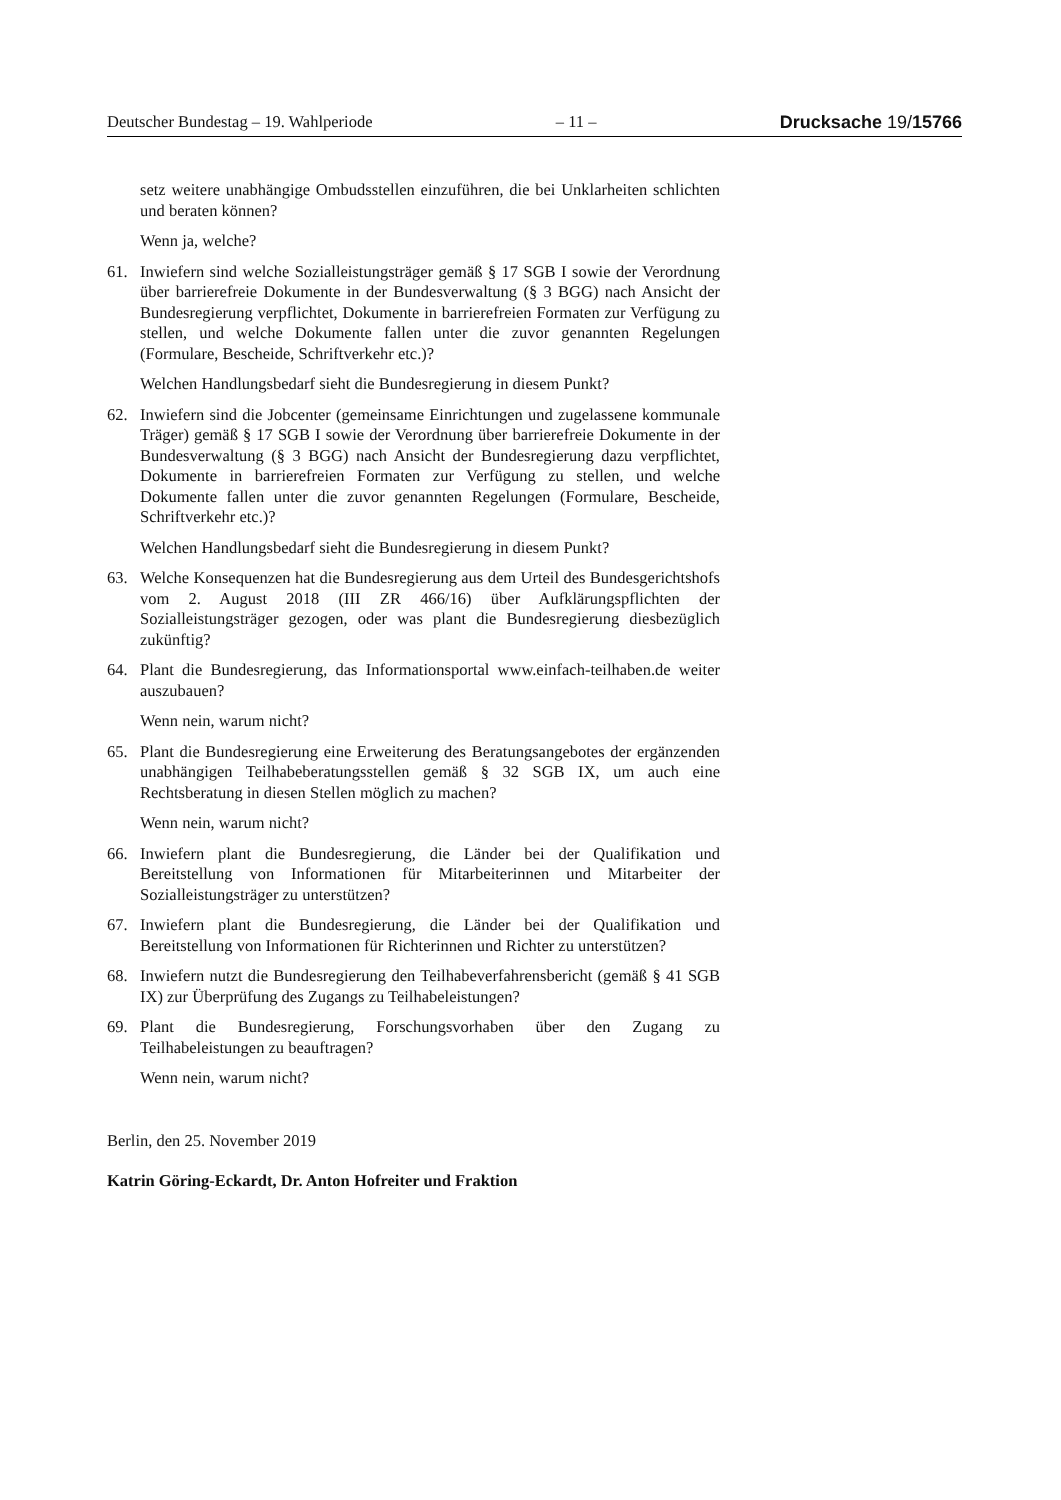Deutscher Bundestag – 19. Wahlperiode – 11 – Drucksache 19/15766
setz weitere unabhängige Ombudsstellen einzuführen, die bei Unklarheiten schlichten und beraten können?
Wenn ja, welche?
61. Inwiefern sind welche Sozialleistungsträger gemäß § 17 SGB I sowie der Verordnung über barrierefreie Dokumente in der Bundesverwaltung (§ 3 BGG) nach Ansicht der Bundesregierung verpflichtet, Dokumente in barrierefreien Formaten zur Verfügung zu stellen, und welche Dokumente fallen unter die zuvor genannten Regelungen (Formulare, Bescheide, Schriftverkehr etc.)?
Welchen Handlungsbedarf sieht die Bundesregierung in diesem Punkt?
62. Inwiefern sind die Jobcenter (gemeinsame Einrichtungen und zugelassene kommunale Träger) gemäß § 17 SGB I sowie der Verordnung über barrierefreie Dokumente in der Bundesverwaltung (§ 3 BGG) nach Ansicht der Bundesregierung dazu verpflichtet, Dokumente in barrierefreien Formaten zur Verfügung zu stellen, und welche Dokumente fallen unter die zuvor genannten Regelungen (Formulare, Bescheide, Schriftverkehr etc.)?
Welchen Handlungsbedarf sieht die Bundesregierung in diesem Punkt?
63. Welche Konsequenzen hat die Bundesregierung aus dem Urteil des Bundesgerichtshofs vom 2. August 2018 (III ZR 466/16) über Aufklärungspflichten der Sozialleistungsträger gezogen, oder was plant die Bundesregierung diesbezüglich zukünftig?
64. Plant die Bundesregierung, das Informationsportal www.einfach-teilhaben.de weiter auszubauen?
Wenn nein, warum nicht?
65. Plant die Bundesregierung eine Erweiterung des Beratungsangebotes der ergänzenden unabhängigen Teilhabeberatungsstellen gemäß § 32 SGB IX, um auch eine Rechtsberatung in diesen Stellen möglich zu machen?
Wenn nein, warum nicht?
66. Inwiefern plant die Bundesregierung, die Länder bei der Qualifikation und Bereitstellung von Informationen für Mitarbeiterinnen und Mitarbeiter der Sozialleistungsträger zu unterstützen?
67. Inwiefern plant die Bundesregierung, die Länder bei der Qualifikation und Bereitstellung von Informationen für Richterinnen und Richter zu unterstützen?
68. Inwiefern nutzt die Bundesregierung den Teilhabeverfahrensbericht (gemäß § 41 SGB IX) zur Überprüfung des Zugangs zu Teilhabeleistungen?
69. Plant die Bundesregierung, Forschungsvorhaben über den Zugang zu Teilhabeleistungen zu beauftragen?
Wenn nein, warum nicht?
Berlin, den 25. November 2019
Katrin Göring-Eckardt, Dr. Anton Hofreiter und Fraktion